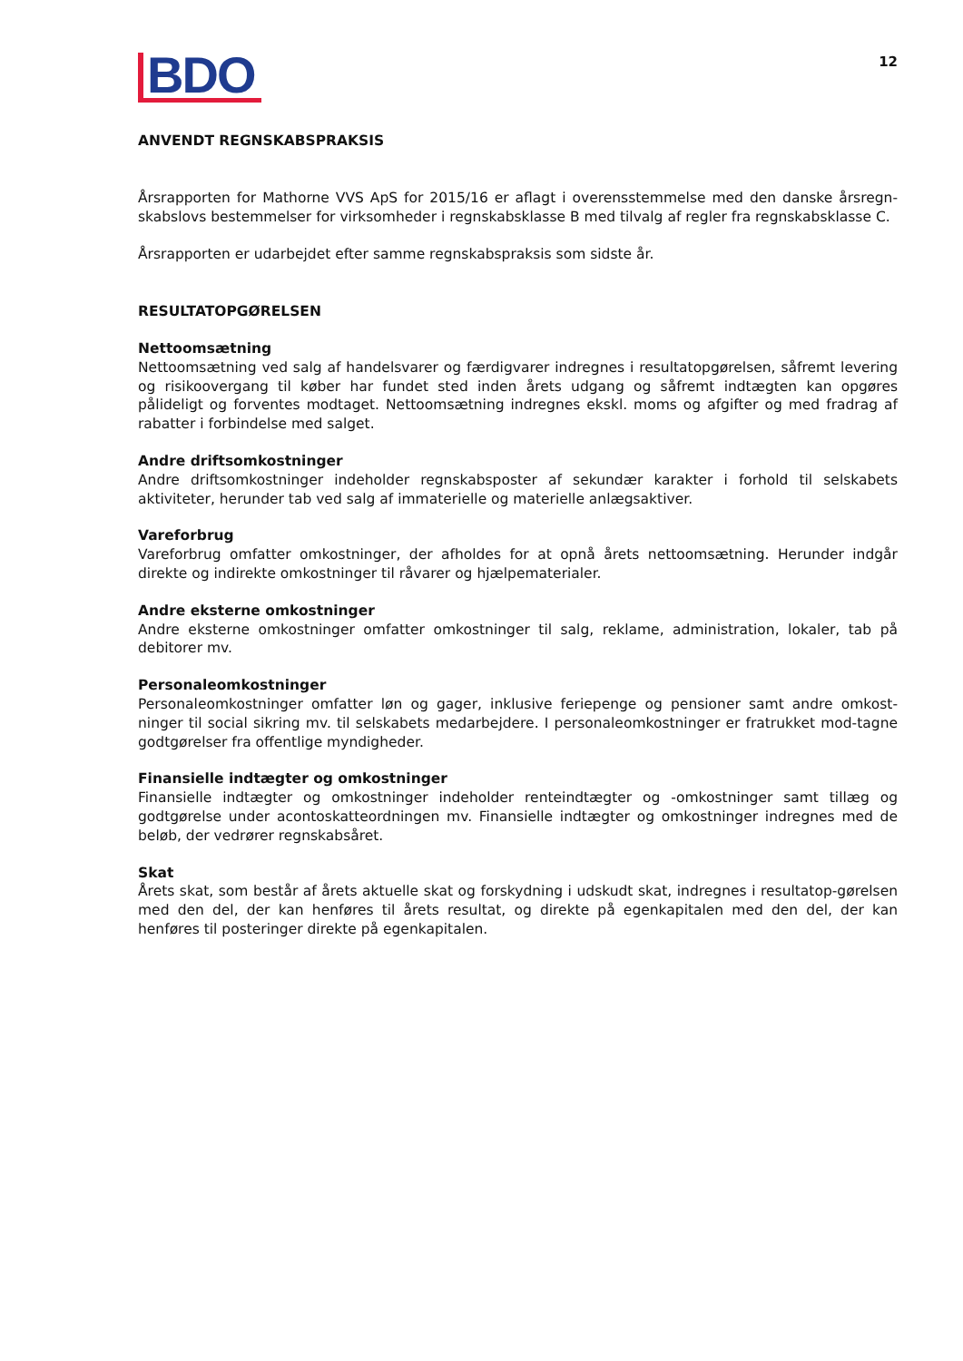BDO
12
ANVENDT REGNSKABSPRAKSIS
Årsrapporten for Mathorne VVS ApS for 2015/16 er aflagt i overensstemmelse med den danske årsregn-skabslovs bestemmelser for virksomheder i regnskabsklasse B med tilvalg af regler fra regnskabsklasse C.
Årsrapporten er udarbejdet efter samme regnskabspraksis som sidste år.
RESULTATOPGØRELSEN
Nettoomsætning
Nettoomsætning ved salg af handelsvarer og færdigvarer indregnes i resultatopgørelsen, såfremt levering og risikoovergang til køber har fundet sted inden årets udgang og såfremt indtægten kan opgøres pålideligt og forventes modtaget. Nettoomsætning indregnes ekskl. moms og afgifter og med fradrag af rabatter i forbindelse med salget.
Andre driftsomkostninger
Andre driftsomkostninger indeholder regnskabsposter af sekundær karakter i forhold til selskabets aktiviteter, herunder tab ved salg af immaterielle og materielle anlægsaktiver.
Vareforbrug
Vareforbrug omfatter omkostninger, der afholdes for at opnå årets nettoomsætning. Herunder indgår direkte og indirekte omkostninger til råvarer og hjælpematerialer.
Andre eksterne omkostninger
Andre eksterne omkostninger omfatter omkostninger til salg, reklame, administration, lokaler, tab på debitorer mv.
Personaleomkostninger
Personaleomkostninger omfatter løn og gager, inklusive feriepenge og pensioner samt andre omkost-ninger til social sikring mv. til selskabets medarbejdere. I personaleomkostninger er fratrukket mod-tagne godtgørelser fra offentlige myndigheder.
Finansielle indtægter og omkostninger
Finansielle indtægter og omkostninger indeholder renteindtægter og -omkostninger samt tillæg og godtgørelse under acontoskatteordningen mv. Finansielle indtægter og omkostninger indregnes med de beløb, der vedrører regnskabsåret.
Skat
Årets skat, som består af årets aktuelle skat og forskydning i udskudt skat, indregnes i resultatop-gørelsen med den del, der kan henføres til årets resultat, og direkte på egenkapitalen med den del, der kan henføres til posteringer direkte på egenkapitalen.